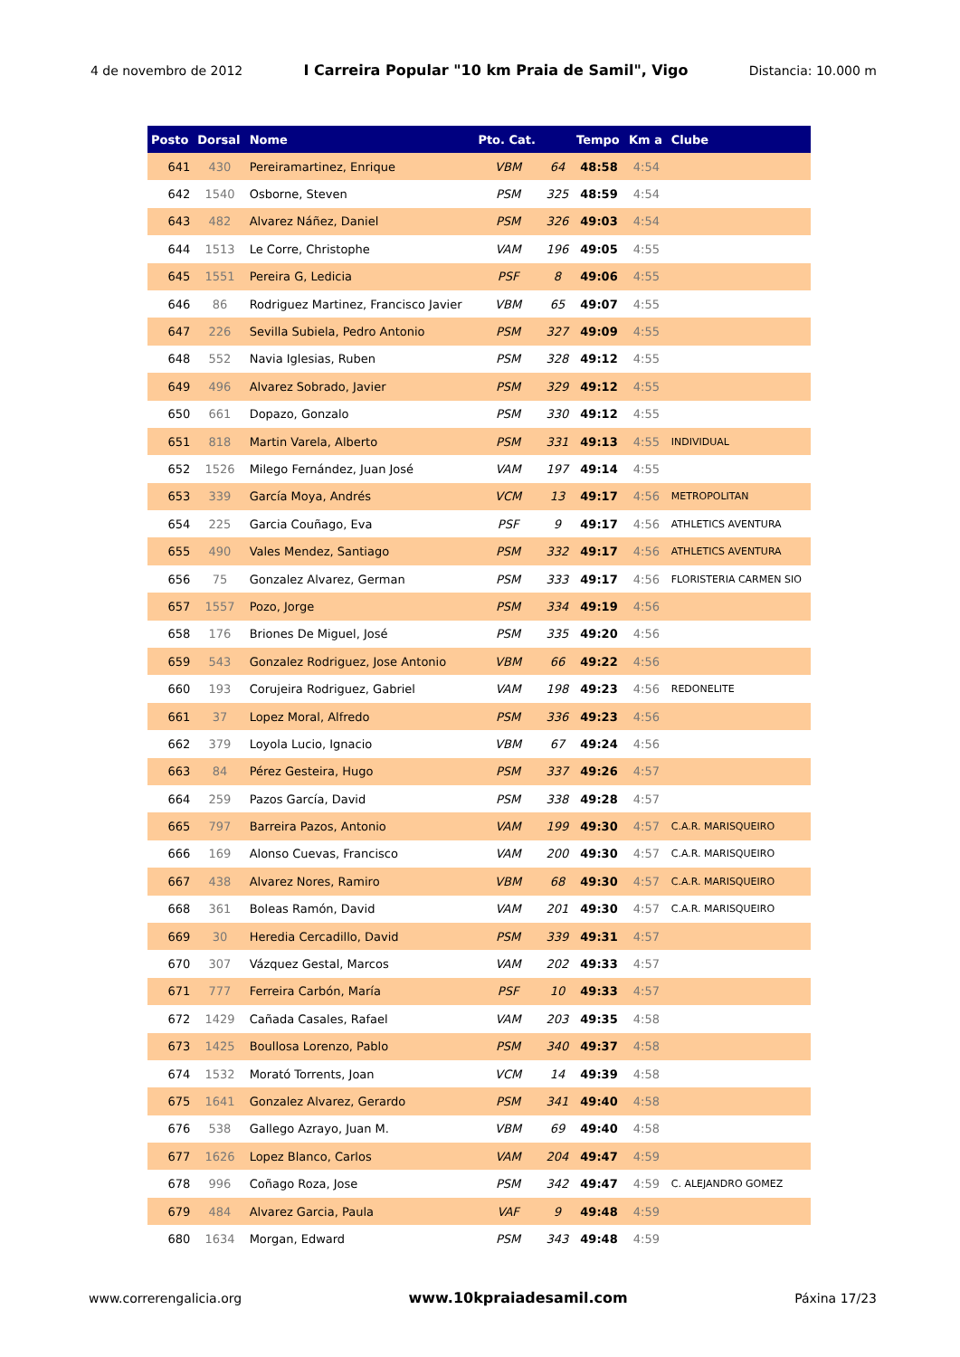4 de novembro de 2012 I Carreira Popular "10 km Praia de Samil", Vigo Distancia: 10.000 m
| Posto | Dorsal | Nome | Pto. Cat. | | Tempo | Km a | Clube |
| --- | --- | --- | --- | --- | --- | --- | --- |
| 641 | 430 | Pereiramartinez, Enrique | VBM | 64 | 48:58 | 4:54 | |
| 642 | 1540 | Osborne, Steven | PSM | 325 | 48:59 | 4:54 | |
| 643 | 482 | Alvarez Náñez, Daniel | PSM | 326 | 49:03 | 4:54 | |
| 644 | 1513 | Le Corre, Christophe | VAM | 196 | 49:05 | 4:55 | |
| 645 | 1551 | Pereira G, Ledicia | PSF | 8 | 49:06 | 4:55 | |
| 646 | 86 | Rodriguez Martinez, Francisco Javier | VBM | 65 | 49:07 | 4:55 | |
| 647 | 226 | Sevilla Subiela, Pedro Antonio | PSM | 327 | 49:09 | 4:55 | |
| 648 | 552 | Navia Iglesias, Ruben | PSM | 328 | 49:12 | 4:55 | |
| 649 | 496 | Alvarez Sobrado, Javier | PSM | 329 | 49:12 | 4:55 | |
| 650 | 661 | Dopazo, Gonzalo | PSM | 330 | 49:12 | 4:55 | |
| 651 | 818 | Martin Varela, Alberto | PSM | 331 | 49:13 | 4:55 | INDIVIDUAL |
| 652 | 1526 | Milego Fernández, Juan José | VAM | 197 | 49:14 | 4:55 | |
| 653 | 339 | García Moya, Andrés | VCM | 13 | 49:17 | 4:56 | METROPOLITAN |
| 654 | 225 | Garcia Couñago, Eva | PSF | 9 | 49:17 | 4:56 | ATHLETICS AVENTURA |
| 655 | 490 | Vales Mendez, Santiago | PSM | 332 | 49:17 | 4:56 | ATHLETICS AVENTURA |
| 656 | 75 | Gonzalez Alvarez, German | PSM | 333 | 49:17 | 4:56 | FLORISTERIA CARMEN SIO |
| 657 | 1557 | Pozo, Jorge | PSM | 334 | 49:19 | 4:56 | |
| 658 | 176 | Briones De Miguel, José | PSM | 335 | 49:20 | 4:56 | |
| 659 | 543 | Gonzalez Rodriguez, Jose Antonio | VBM | 66 | 49:22 | 4:56 | |
| 660 | 193 | Corujeira Rodriguez, Gabriel | VAM | 198 | 49:23 | 4:56 | REDONELITE |
| 661 | 37 | Lopez Moral, Alfredo | PSM | 336 | 49:23 | 4:56 | |
| 662 | 379 | Loyola Lucio, Ignacio | VBM | 67 | 49:24 | 4:56 | |
| 663 | 84 | Pérez Gesteira, Hugo | PSM | 337 | 49:26 | 4:57 | |
| 664 | 259 | Pazos García, David | PSM | 338 | 49:28 | 4:57 | |
| 665 | 797 | Barreira Pazos, Antonio | VAM | 199 | 49:30 | 4:57 | C.A.R. MARISQUEIRO |
| 666 | 169 | Alonso Cuevas, Francisco | VAM | 200 | 49:30 | 4:57 | C.A.R. MARISQUEIRO |
| 667 | 438 | Alvarez Nores, Ramiro | VBM | 68 | 49:30 | 4:57 | C.A.R. MARISQUEIRO |
| 668 | 361 | Boleas Ramón, David | VAM | 201 | 49:30 | 4:57 | C.A.R. MARISQUEIRO |
| 669 | 30 | Heredia Cercadillo, David | PSM | 339 | 49:31 | 4:57 | |
| 670 | 307 | Vázquez Gestal, Marcos | VAM | 202 | 49:33 | 4:57 | |
| 671 | 777 | Ferreira Carbón, María | PSF | 10 | 49:33 | 4:57 | |
| 672 | 1429 | Cañada Casales, Rafael | VAM | 203 | 49:35 | 4:58 | |
| 673 | 1425 | Boullosa Lorenzo, Pablo | PSM | 340 | 49:37 | 4:58 | |
| 674 | 1532 | Morató Torrents, Joan | VCM | 14 | 49:39 | 4:58 | |
| 675 | 1641 | Gonzalez Alvarez, Gerardo | PSM | 341 | 49:40 | 4:58 | |
| 676 | 538 | Gallego Azrayo, Juan M. | VBM | 69 | 49:40 | 4:58 | |
| 677 | 1626 | Lopez Blanco, Carlos | VAM | 204 | 49:47 | 4:59 | |
| 678 | 996 | Coñago Roza, Jose | PSM | 342 | 49:47 | 4:59 | C. ALEJANDRO GOMEZ |
| 679 | 484 | Alvarez Garcia, Paula | VAF | 9 | 49:48 | 4:59 | |
| 680 | 1634 | Morgan, Edward | PSM | 343 | 49:48 | 4:59 | |
www.correrengalicia.org www.10kpraiadesamil.com Páxina 17/23